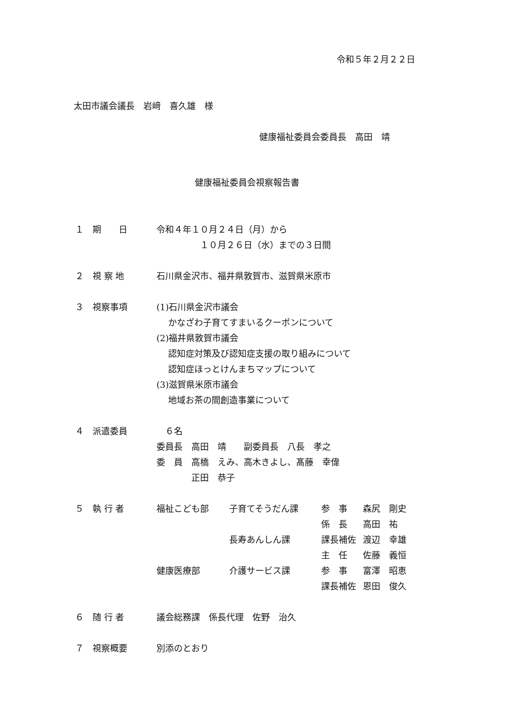令和５年２月２２日
太田市議会議長　岩﨑　喜久雄　様
健康福祉委員会委員長　高田　靖
健康福祉委員会視察報告書
１　期　　日 令和４年１０月２４日（月）から
　　　　　１０月２６日（水）までの３日間
２　視 察 地 石川県金沢市、福井県敦賀市、滋賀県米原市
３　視察事項 (1)石川県金沢市議会
　 かなざわ子育てすまいるクーポンについて
(2)福井県敦賀市議会
　 認知症対策及び認知症支援の取り組みについて
　 認知症ほっとけんまちマップについて
(3)滋賀県米原市議会
　 地域お茶の間創造事業について
４　派遣委員 　６名
委員長　高田　靖　　副委員長　八長　孝之
委　員　高橋　えみ、高木きよし、髙藤　幸偉
　　　　正田　恭子
５　執 行 者
| 福祉こども部 | 子育てそうだん課 | 参 事 | 森尻 剛史 |
| | | 係 長 | 高田 祐 |
| | 長寿あんしん課 | 課長補佐 | 渡辺 幸雄 |
| | | 主 任 | 佐藤 義恒 |
| 健康医療部 | 介護サービス課 | 参 事 | 富澤 昭恵 |
| | | 課長補佐 | 恩田 俊久 |
６　随 行 者 議会総務課　係長代理　佐野　治久
７　視察概要 別添のとおり